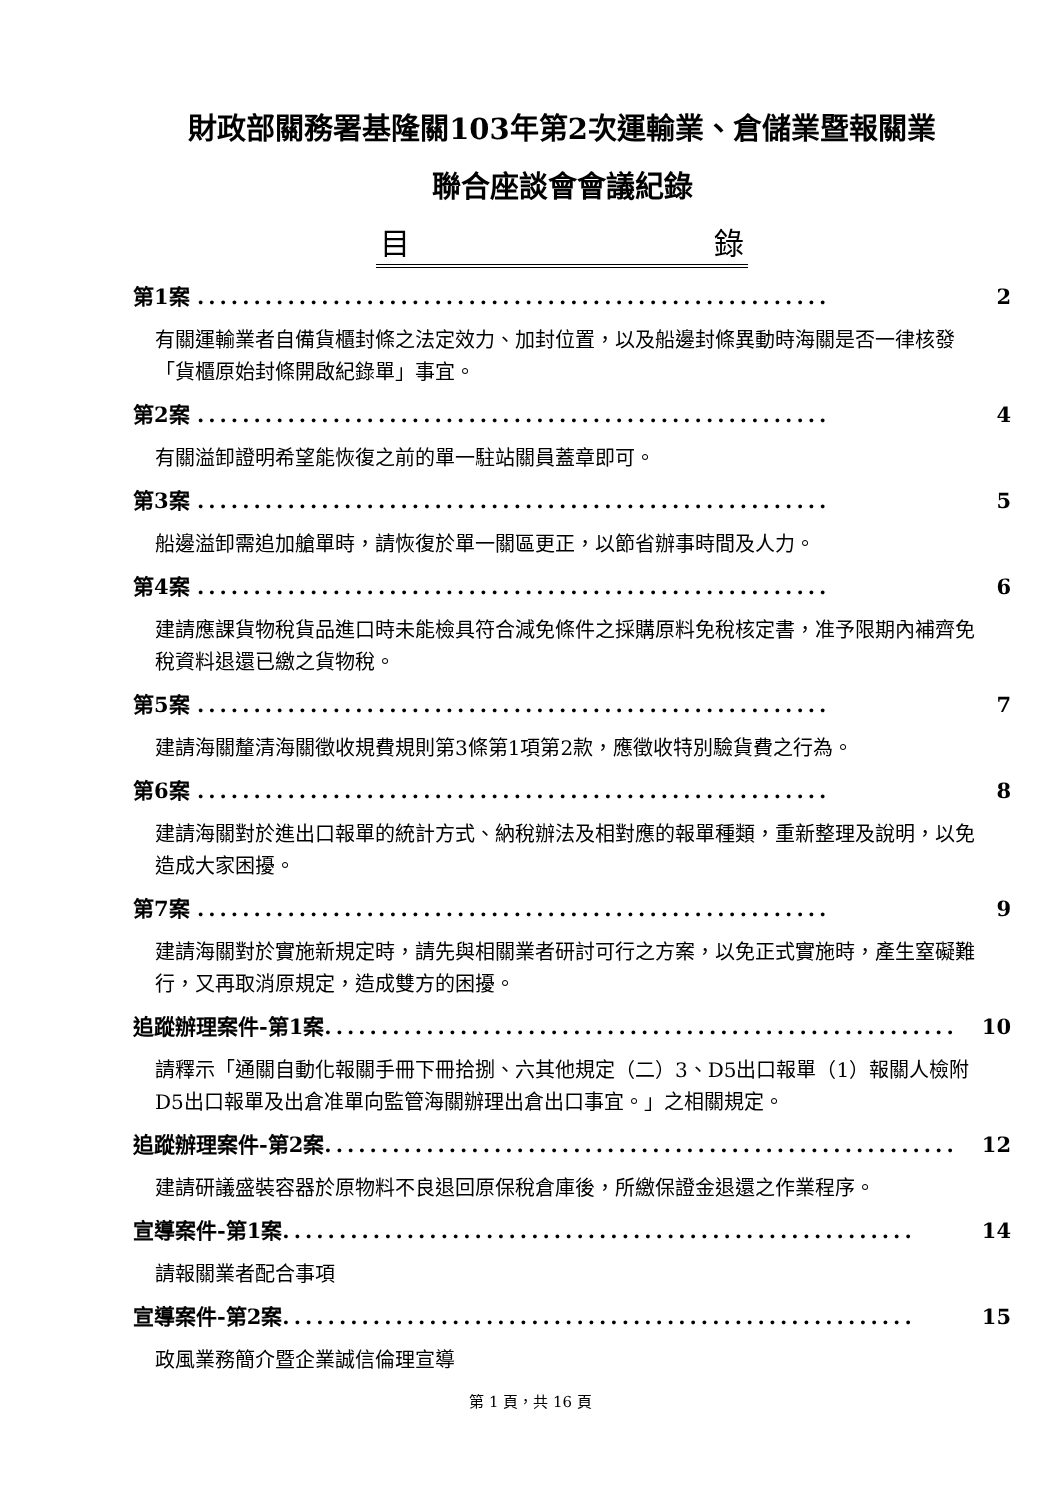財政部關務署基隆關103年第2次運輸業、倉儲業暨報關業
聯合座談會會議紀錄
目 錄
第1案 ........................................................ 2
有關運輸業者自備貨櫃封條之法定效力、加封位置，以及船邊封條異動時海關是否一律核發「貨櫃原始封條開啟紀錄單」事宜。
第2案 ........................................................ 4
有關溢卸證明希望能恢復之前的單一駐站關員蓋章即可。
第3案 ........................................................ 5
船邊溢卸需追加艙單時，請恢復於單一關區更正，以節省辦事時間及人力。
第4案 ........................................................ 6
建請應課貨物稅貨品進口時未能檢具符合減免條件之採購原料免稅核定書，准予限期內補齊免稅資料退還已繳之貨物稅。
第5案 ........................................................ 7
建請海關釐清海關徵收規費規則第3條第1項第2款，應徵收特別驗貨費之行為。
第6案 ........................................................ 8
建請海關對於進出口報單的統計方式、納稅辦法及相對應的報單種類，重新整理及說明，以免造成大家困擾。
第7案 ........................................................ 9
建請海關對於實施新規定時，請先與相關業者研討可行之方案，以免正式實施時，產生窒礙難行，又再取消原規定，造成雙方的困擾。
追蹤辦理案件-第1案........................................................ 10
請釋示「通關自動化報關手冊下冊拾捌、六其他規定（二）3、D5出口報單（1）報關人檢附D5出口報單及出倉准單向監管海關辦理出倉出口事宜。」之相關規定。
追蹤辦理案件-第2案........................................................ 12
建請研議盛裝容器於原物料不良退回原保稅倉庫後，所繳保證金退還之作業程序。
宣導案件-第1案........................................................ 14
請報關業者配合事項
宣導案件-第2案........................................................ 15
政風業務簡介暨企業誠信倫理宣導
第 1 頁，共 16 頁